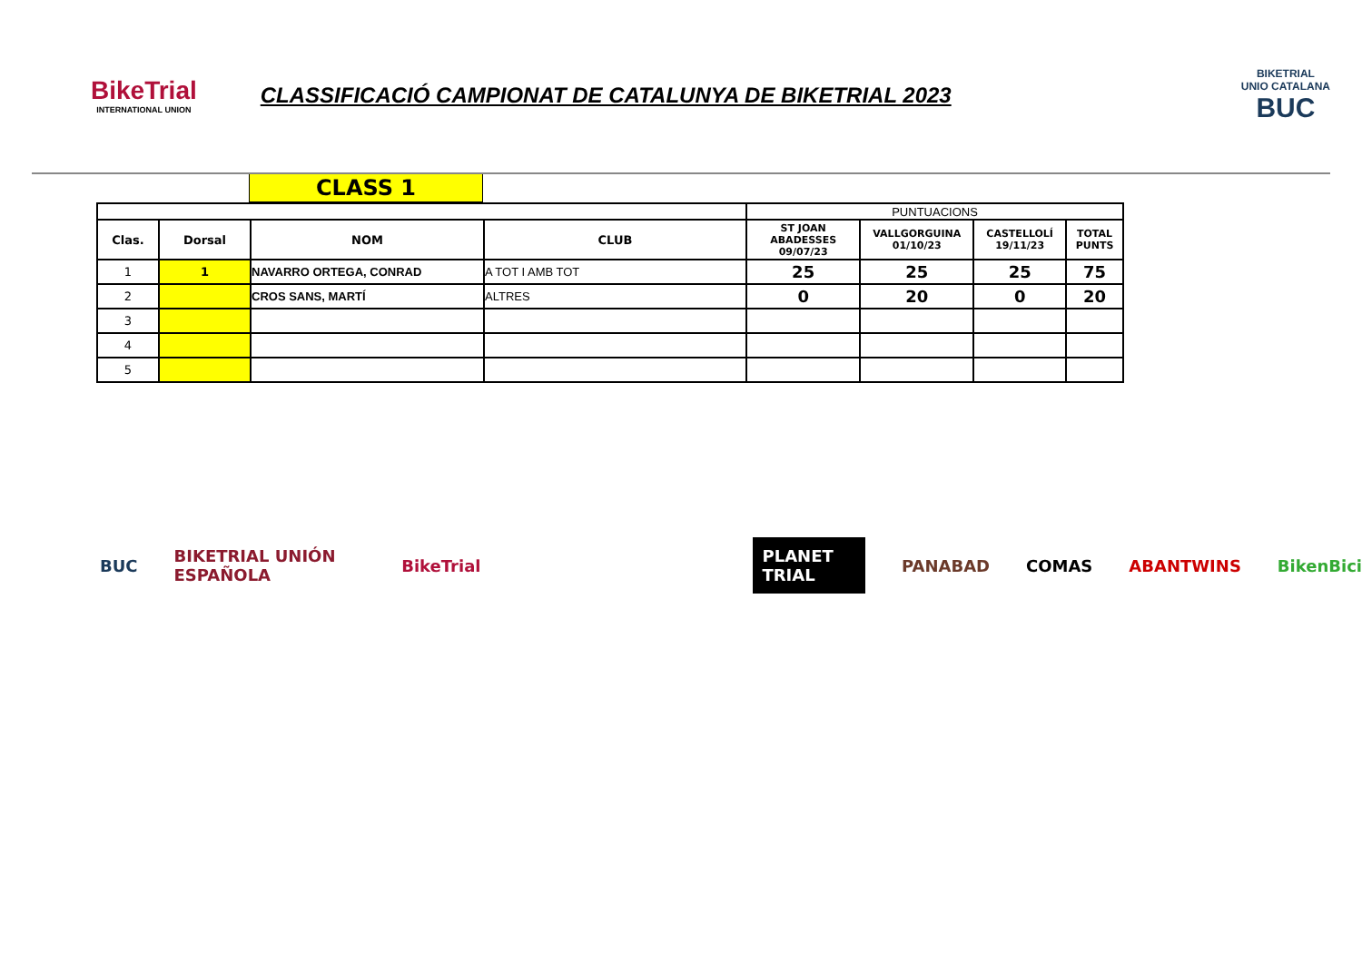BikeTrial
INTERNATIONAL UNION
CLASSIFICACIÓ CAMPIONAT DE CATALUNYA DE BIKETRIAL 2023
BIKETRIAL
UNIO CATALANA
BUC
CLASS 1
| | | | | PUNTUACIONS | | | |
| Clas. | Dorsal | NOM | CLUB | ST JOAN ABADESSES 09/07/23 | VALLGORGUINA 01/10/23 | CASTELLOLÍ 19/11/23 | TOTAL PUNTS |
| 1 | 1 | NAVARRO ORTEGA, CONRAD | A TOT I AMB TOT | 25 | 25 | 25 | 75 |
| 2 | | CROS SANS, MARTÍ | ALTRES | 0 | 20 | 0 | 20 |
| 3 | | | | | | | |
| 4 | | | | | | | |
| 5 | | | | | | | |
BUC BIKETRIAL UNIÓN ESPAÑOLA BikeTrial PLANET TRIAL PANABAD COMAS ABANTWINS BikenBici